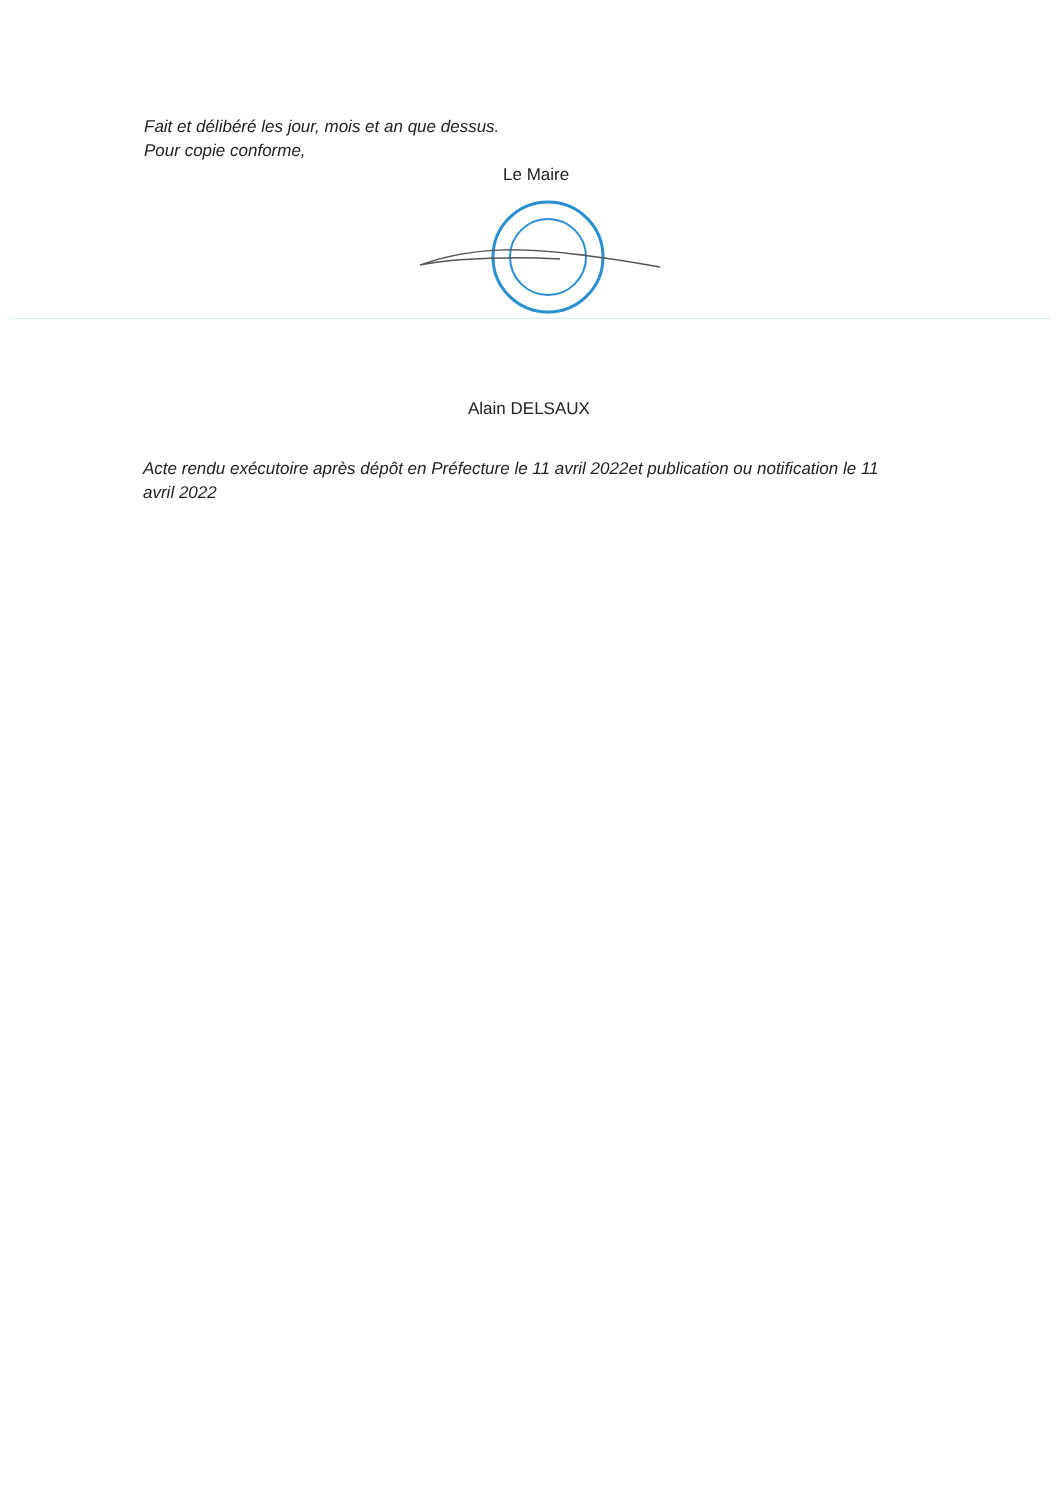Fait et délibéré les jour, mois et an que dessus.
Pour copie conforme,
Le Maire
Alain DELSAUX
Acte rendu exécutoire après dépôt en Préfecture le 11 avril 2022et publication ou notification le 11 avril 2022